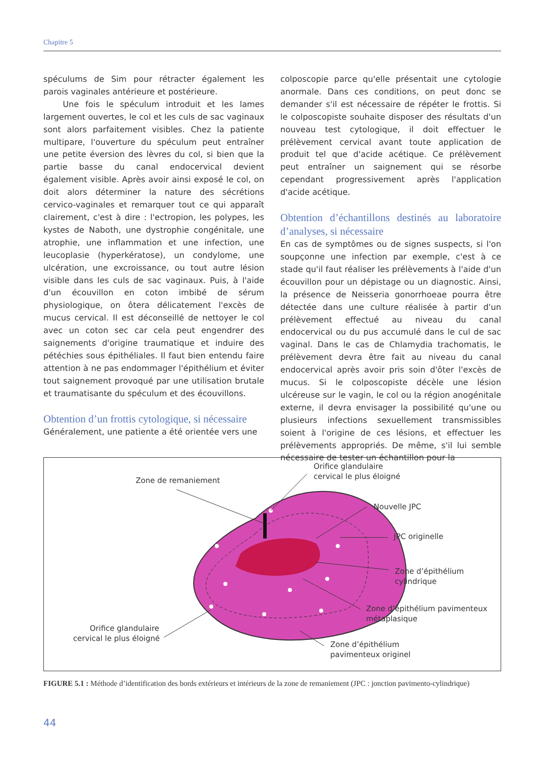Chapitre 5
spéculums de Sim pour rétracter également les parois vaginales antérieure et postérieure.
Une fois le spéculum introduit et les lames largement ouvertes, le col et les culs de sac vaginaux sont alors parfaitement visibles. Chez la patiente multipare, l'ouverture du spéculum peut entraîner une petite éversion des lèvres du col, si bien que la partie basse du canal endocervical devient également visible. Après avoir ainsi exposé le col, on doit alors déterminer la nature des sécrétions cervico-vaginales et remarquer tout ce qui apparaît clairement, c'est à dire : l'ectropion, les polypes, les kystes de Naboth, une dystrophie congénitale, une atrophie, une inflammation et une infection, une leucoplasie (hyperkératose), un condylome, une ulcération, une excroissance, ou tout autre lésion visible dans les culs de sac vaginaux. Puis, à l'aide d'un écouvillon en coton imbibé de sérum physiologique, on ôtera délicatement l'excès de mucus cervical. Il est déconseillé de nettoyer le col avec un coton sec car cela peut engendrer des saignements d'origine traumatique et induire des pétéchies sous épithéliales. Il faut bien entendu faire attention à ne pas endommager l'épithélium et éviter tout saignement provoqué par une utilisation brutale et traumatisante du spéculum et des écouvillons.
Obtention d’un frottis cytologique, si nécessaire
Généralement, une patiente a été orientée vers une
colposcopie parce qu'elle présentait une cytologie anormale. Dans ces conditions, on peut donc se demander s'il est nécessaire de répéter le frottis. Si le colposcopiste souhaite disposer des résultats d'un nouveau test cytologique, il doit effectuer le prélèvement cervical avant toute application de produit tel que d'acide acétique. Ce prélèvement peut entraîner un saignement qui se résorbe cependant progressivement après l'application d'acide acétique.
Obtention d’échantillons destinés au laboratoire d’analyses, si nécessaire
En cas de symptômes ou de signes suspects, si l'on soupçonne une infection par exemple, c'est à ce stade qu'il faut réaliser les prélèvements à l'aide d'un écouvillon pour un dépistage ou un diagnostic. Ainsi, la présence de Neisseria gonorrhoeae pourra être détectée dans une culture réalisée à partir d'un prélèvement effectué au niveau du canal endocervical ou du pus accumulé dans le cul de sac vaginal. Dans le cas de Chlamydia trachomatis, le prélèvement devra être fait au niveau du canal endocervical après avoir pris soin d'ôter l'excès de mucus. Si le colposcopiste décèle une lésion ulcéreuse sur le vagin, le col ou la région anogénitale externe, il devra envisager la possibilité qu'une ou plusieurs infections sexuellement transmissibles soient à l'origine de ces lésions, et effectuer les prélèvements appropriés. De même, s'il lui semble nécessaire de tester un échantillon pour la
Zone de remaniement
Orifice glandulaire
cervical le plus éloigné
Nouvelle JPC
JPC originelle
Zone d’épithélium
cylindrique
Zone d’épithélium pavimenteux
métaplasique
Orifice glandulaire
cervical le plus éloigné
Zone d’épithélium
pavimenteux originel
FIGURE 5.1 : Méthode d’identification des bords extérieurs et intérieurs de la zone de remaniement (JPC : jonction pavimento-cylindrique)
44